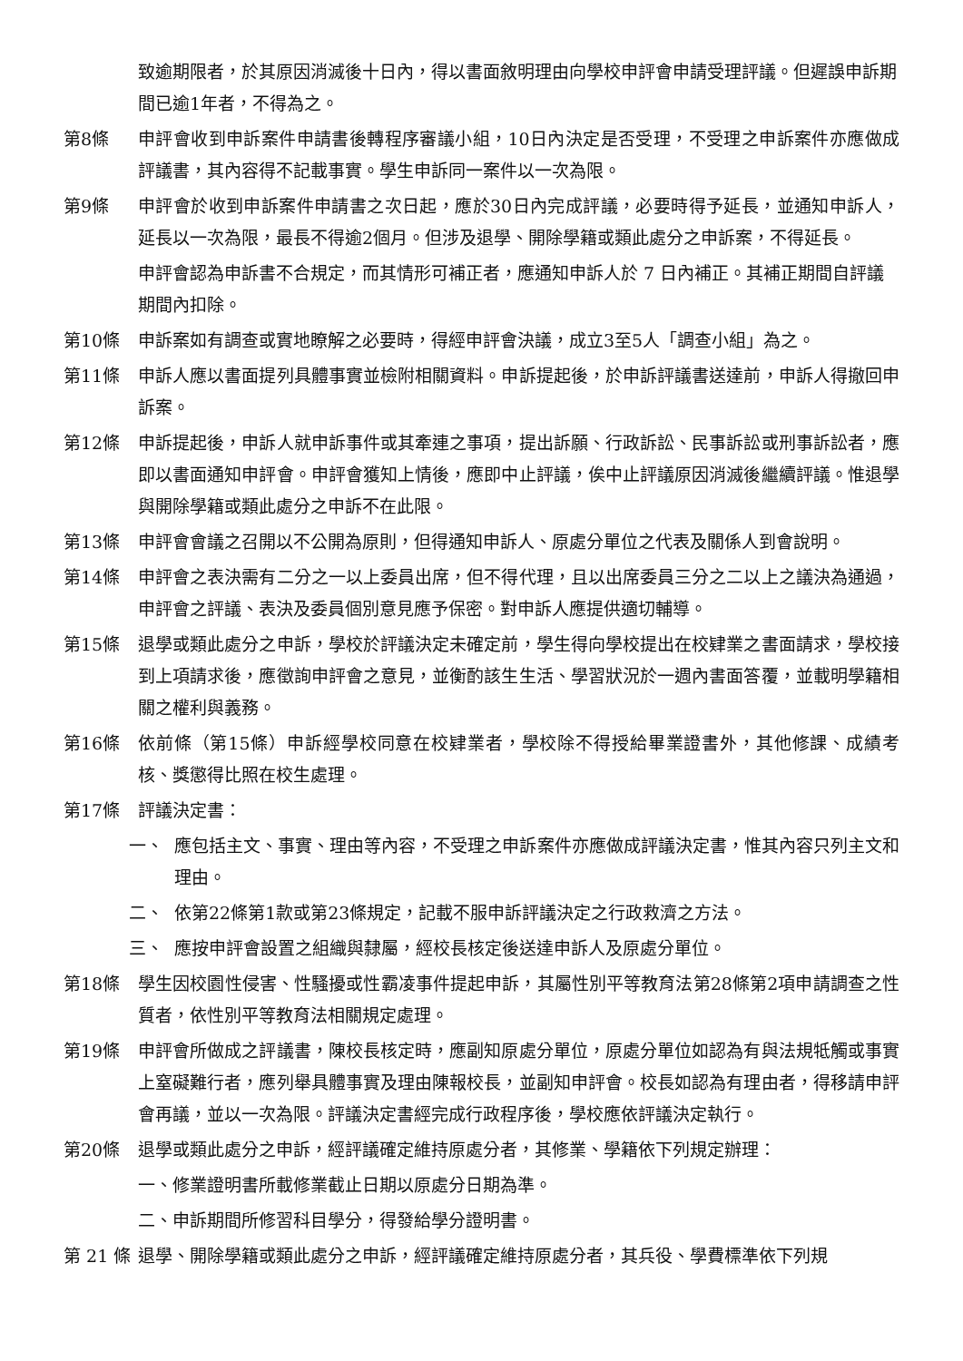致逾期限者，於其原因消滅後十日內，得以書面敘明理由向學校申評會申請受理評議。但遲誤申訴期間已逾1年者，不得為之。
第8條 申評會收到申訴案件申請書後轉程序審議小組，10日內決定是否受理，不受理之申訴案件亦應做成評議書，其內容得不記載事實。學生申訴同一案件以一次為限。
第9條 申評會於收到申訴案件申請書之次日起，應於30日內完成評議，必要時得予延長，並通知申訴人，延長以一次為限，最長不得逾2個月。但涉及退學、開除學籍或類此處分之申訴案，不得延長。
申評會認為申訴書不合規定，而其情形可補正者，應通知申訴人於 7 日內補正。其補正期間自評議期間內扣除。
第10條 申訴案如有調查或實地瞭解之必要時，得經申評會決議，成立3至5人「調查小組」為之。
第11條 申訴人應以書面提列具體事實並檢附相關資料。申訴提起後，於申訴評議書送達前，申訴人得撤回申訴案。
第12條 申訴提起後，申訴人就申訴事件或其牽連之事項，提出訴願、行政訴訟、民事訴訟或刑事訴訟者，應即以書面通知申評會。申評會獲知上情後，應即中止評議，俟中止評議原因消滅後繼續評議。惟退學與開除學籍或類此處分之申訴不在此限。
第13條 申評會會議之召開以不公開為原則，但得通知申訴人、原處分單位之代表及關係人到會說明。
第14條 申評會之表決需有二分之一以上委員出席，但不得代理，且以出席委員三分之二以上之議決為通過，申評會之評議、表決及委員個別意見應予保密。對申訴人應提供適切輔導。
第15條 退學或類此處分之申訴，學校於評議決定未確定前，學生得向學校提出在校肄業之書面請求，學校接到上項請求後，應徵詢申評會之意見，並衡酌該生生活、學習狀況於一週內書面答覆，並載明學籍相關之權利與義務。
第16條 依前條（第15條）申訴經學校同意在校肄業者，學校除不得授給畢業證書外，其他修課、成績考核、獎懲得比照在校生處理。
第17條 評議決定書：
一、 應包括主文、事實、理由等內容，不受理之申訴案件亦應做成評議決定書，惟其內容只列主文和理由。
二、 依第22條第1款或第23條規定，記載不服申訴評議決定之行政救濟之方法。
三、 應按申評會設置之組織與隸屬，經校長核定後送達申訴人及原處分單位。
第18條 學生因校園性侵害、性騷擾或性霸凌事件提起申訴，其屬性別平等教育法第28條第2項申請調查之性質者，依性別平等教育法相關規定處理。
第19條 申評會所做成之評議書，陳校長核定時，應副知原處分單位，原處分單位如認為有與法規牴觸或事實上窒礙難行者，應列舉具體事實及理由陳報校長，並副知申評會。校長如認為有理由者，得移請申評會再議，並以一次為限。評議決定書經完成行政程序後，學校應依評議決定執行。
第20條 退學或類此處分之申訴，經評議確定維持原處分者，其修業、學籍依下列規定辦理：
一、修業證明書所載修業截止日期以原處分日期為準。
二、申訴期間所修習科目學分，得發給學分證明書。
第 21 條
退學、開除學籍或類此處分之申訴，經評議確定維持原處分者，其兵役、學費標準依下列規